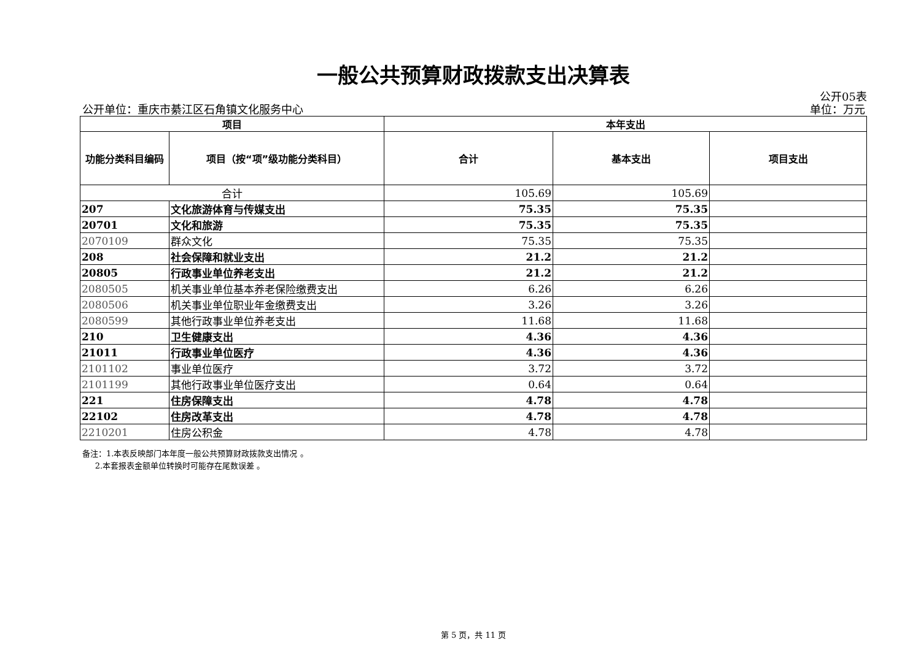一般公共预算财政拨款支出决算表
公开05表
公开单位：重庆市綦江区石角镇文化服务中心 单位：万元
| 项目 | | 本年支出 | | |
| --- | --- | --- | --- | --- |
| 功能分类科目编码 | 项目（按“项”级功能分类科目） | 合计 | 基本支出 | 项目支出 |
| 合计 | | 105.69 | 105.69 | |
| 207 | 文化旅游体育与传媒支出 | 75.35 | 75.35 | |
| 20701 | 文化和旅游 | 75.35 | 75.35 | |
| 2070109 | 群众文化 | 75.35 | 75.35 | |
| 208 | 社会保障和就业支出 | 21.2 | 21.2 | |
| 20805 | 行政事业单位养老支出 | 21.2 | 21.2 | |
| 2080505 | 机关事业单位基本养老保险缴费支出 | 6.26 | 6.26 | |
| 2080506 | 机关事业单位职业年金缴费支出 | 3.26 | 3.26 | |
| 2080599 | 其他行政事业单位养老支出 | 11.68 | 11.68 | |
| 210 | 卫生健康支出 | 4.36 | 4.36 | |
| 21011 | 行政事业单位医疗 | 4.36 | 4.36 | |
| 2101102 | 事业单位医疗 | 3.72 | 3.72 | |
| 2101199 | 其他行政事业单位医疗支出 | 0.64 | 0.64 | |
| 221 | 住房保障支出 | 4.78 | 4.78 | |
| 22102 | 住房改革支出 | 4.78 | 4.78 | |
| 2210201 | 住房公积金 | 4.78 | 4.78 | |
备注：1.本表反映部门本年度一般公共预算财政拨款支出情况 。
2.本套报表金额单位转换时可能存在尾数误差 。
第 5 页，共 11 页